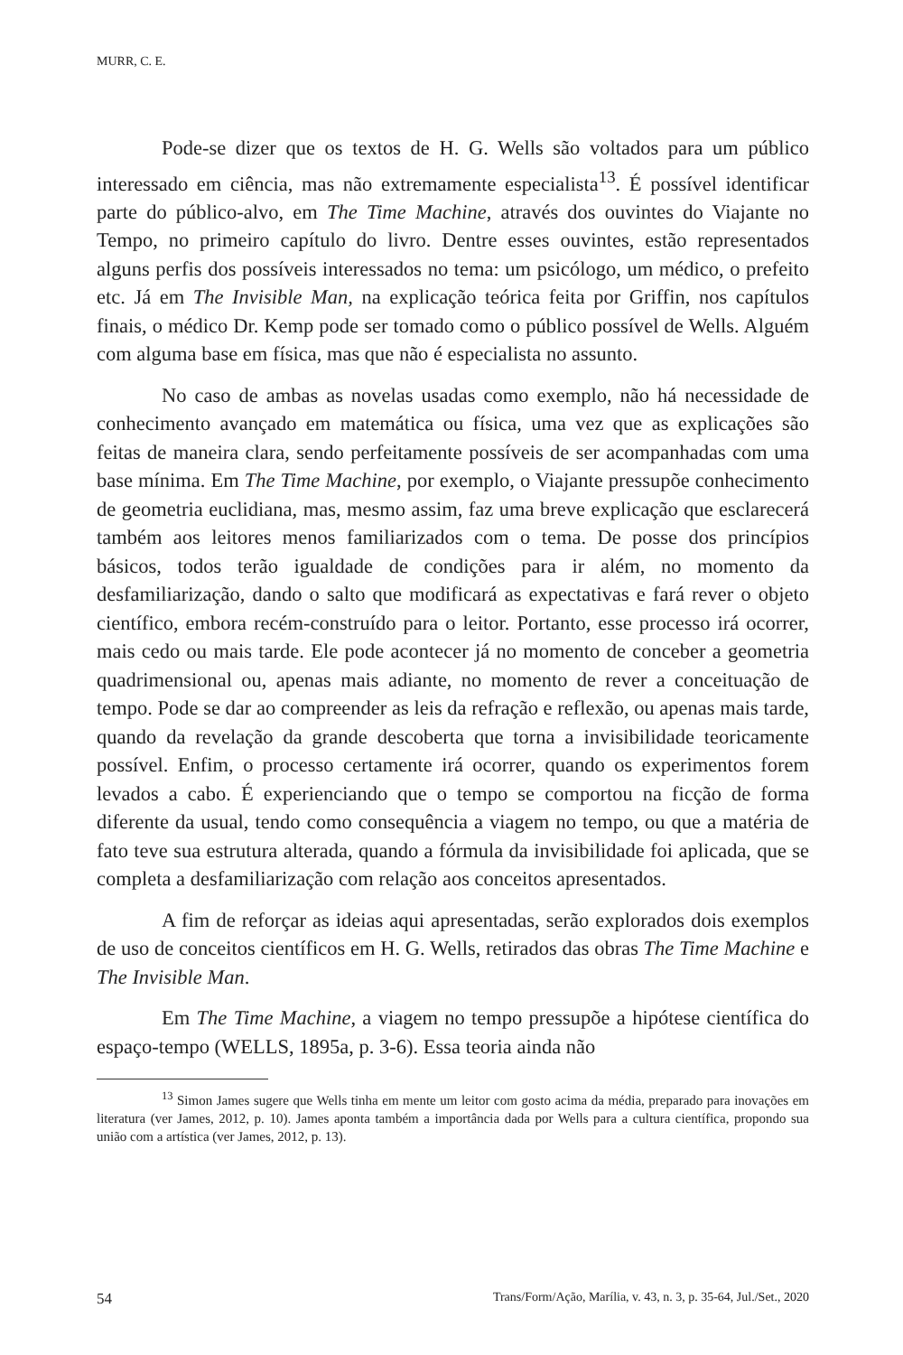MURR, C. E.
Pode-se dizer que os textos de H. G. Wells são voltados para um público interessado em ciência, mas não extremamente especialista<sup>13</sup>. É possível identificar parte do público-alvo, em The Time Machine, através dos ouvintes do Viajante no Tempo, no primeiro capítulo do livro. Dentre esses ouvintes, estão representados alguns perfis dos possíveis interessados no tema: um psicólogo, um médico, o prefeito etc. Já em The Invisible Man, na explicação teórica feita por Griffin, nos capítulos finais, o médico Dr. Kemp pode ser tomado como o público possível de Wells. Alguém com alguma base em física, mas que não é especialista no assunto.
No caso de ambas as novelas usadas como exemplo, não há necessidade de conhecimento avançado em matemática ou física, uma vez que as explicações são feitas de maneira clara, sendo perfeitamente possíveis de ser acompanhadas com uma base mínima. Em The Time Machine, por exemplo, o Viajante pressupõe conhecimento de geometria euclidiana, mas, mesmo assim, faz uma breve explicação que esclarecerá também aos leitores menos familiarizados com o tema. De posse dos princípios básicos, todos terão igualdade de condições para ir além, no momento da desfamiliarização, dando o salto que modificará as expectativas e fará rever o objeto científico, embora recém-construído para o leitor. Portanto, esse processo irá ocorrer, mais cedo ou mais tarde. Ele pode acontecer já no momento de conceber a geometria quadrimensional ou, apenas mais adiante, no momento de rever a conceituação de tempo. Pode se dar ao compreender as leis da refração e reflexão, ou apenas mais tarde, quando da revelação da grande descoberta que torna a invisibilidade teoricamente possível. Enfim, o processo certamente irá ocorrer, quando os experimentos forem levados a cabo. É experienciando que o tempo se comportou na ficção de forma diferente da usual, tendo como consequência a viagem no tempo, ou que a matéria de fato teve sua estrutura alterada, quando a fórmula da invisibilidade foi aplicada, que se completa a desfamiliarização com relação aos conceitos apresentados.
A fim de reforçar as ideias aqui apresentadas, serão explorados dois exemplos de uso de conceitos científicos em H. G. Wells, retirados das obras The Time Machine e The Invisible Man.
Em The Time Machine, a viagem no tempo pressupõe a hipótese científica do espaço-tempo (WELLS, 1895a, p. 3-6). Essa teoria ainda não
<sup>13</sup> Simon James sugere que Wells tinha em mente um leitor com gosto acima da média, preparado para inovações em literatura (ver James, 2012, p. 10). James aponta também a importância dada por Wells para a cultura científica, propondo sua união com a artística (ver James, 2012, p. 13).
54 Trans/Form/Ação, Marília, v. 43, n. 3, p. 35-64, Jul./Set., 2020